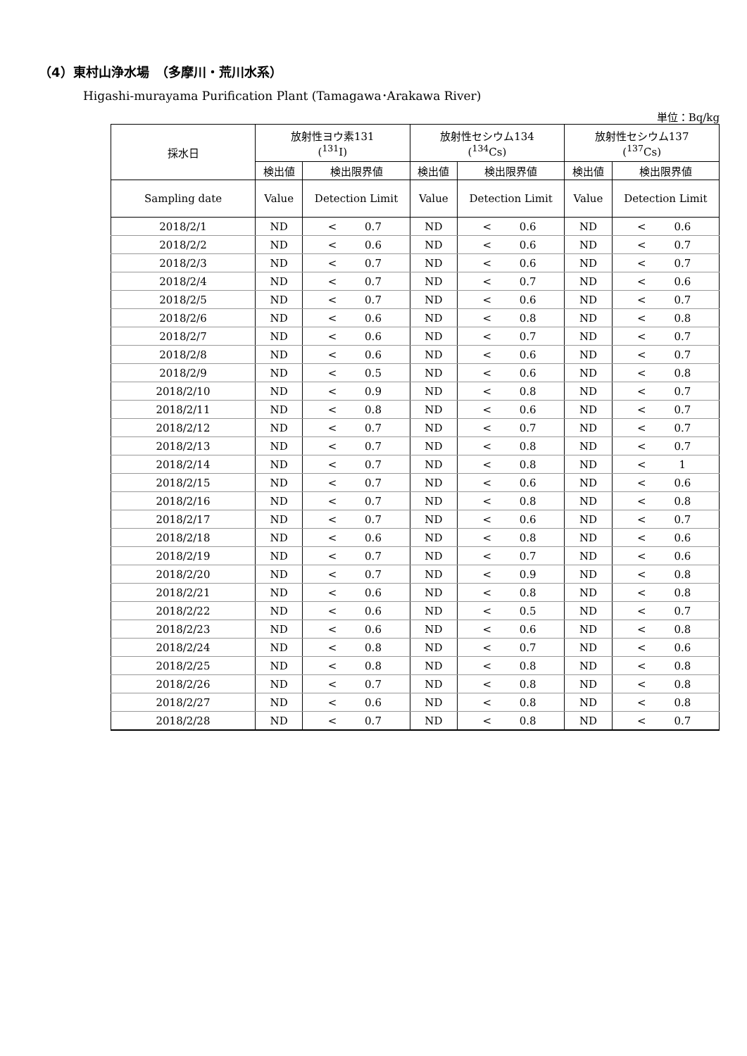（4）東村山浄水場　（多摩川・荒川水系）
Higashi-murayama Purification Plant (Tamagawa･Arakawa River)
単位：Bq/kg
| 採水日 | 放射性ヨウ素131 (<sup>131</sup>I) | | | 放射性セシウム134 (<sup>134</sup>Cs) | | | 放射性セシウム137 (<sup>137</sup>Cs) | | |
| --- | --- | --- | --- | --- | --- | --- | --- | --- | --- |
| | 検出値 | 検出限界値 | | 検出値 | 検出限界値 | | 検出値 | 検出限界値 | |
| Sampling date | Value | Detection Limit | | Value | Detection Limit | | Value | Detection Limit | |
| 2018/2/1 | ND | < | 0.7 | ND | < | 0.6 | ND | < | 0.6 |
| 2018/2/2 | ND | < | 0.6 | ND | < | 0.6 | ND | < | 0.7 |
| 2018/2/3 | ND | < | 0.7 | ND | < | 0.6 | ND | < | 0.7 |
| 2018/2/4 | ND | < | 0.7 | ND | < | 0.7 | ND | < | 0.6 |
| 2018/2/5 | ND | < | 0.7 | ND | < | 0.6 | ND | < | 0.7 |
| 2018/2/6 | ND | < | 0.6 | ND | < | 0.8 | ND | < | 0.8 |
| 2018/2/7 | ND | < | 0.6 | ND | < | 0.7 | ND | < | 0.7 |
| 2018/2/8 | ND | < | 0.6 | ND | < | 0.6 | ND | < | 0.7 |
| 2018/2/9 | ND | < | 0.5 | ND | < | 0.6 | ND | < | 0.8 |
| 2018/2/10 | ND | < | 0.9 | ND | < | 0.8 | ND | < | 0.7 |
| 2018/2/11 | ND | < | 0.8 | ND | < | 0.6 | ND | < | 0.7 |
| 2018/2/12 | ND | < | 0.7 | ND | < | 0.7 | ND | < | 0.7 |
| 2018/2/13 | ND | < | 0.7 | ND | < | 0.8 | ND | < | 0.7 |
| 2018/2/14 | ND | < | 0.7 | ND | < | 0.8 | ND | < | 1 |
| 2018/2/15 | ND | < | 0.7 | ND | < | 0.6 | ND | < | 0.6 |
| 2018/2/16 | ND | < | 0.7 | ND | < | 0.8 | ND | < | 0.8 |
| 2018/2/17 | ND | < | 0.7 | ND | < | 0.6 | ND | < | 0.7 |
| 2018/2/18 | ND | < | 0.6 | ND | < | 0.8 | ND | < | 0.6 |
| 2018/2/19 | ND | < | 0.7 | ND | < | 0.7 | ND | < | 0.6 |
| 2018/2/20 | ND | < | 0.7 | ND | < | 0.9 | ND | < | 0.8 |
| 2018/2/21 | ND | < | 0.6 | ND | < | 0.8 | ND | < | 0.8 |
| 2018/2/22 | ND | < | 0.6 | ND | < | 0.5 | ND | < | 0.7 |
| 2018/2/23 | ND | < | 0.6 | ND | < | 0.6 | ND | < | 0.8 |
| 2018/2/24 | ND | < | 0.8 | ND | < | 0.7 | ND | < | 0.6 |
| 2018/2/25 | ND | < | 0.8 | ND | < | 0.8 | ND | < | 0.8 |
| 2018/2/26 | ND | < | 0.7 | ND | < | 0.8 | ND | < | 0.8 |
| 2018/2/27 | ND | < | 0.6 | ND | < | 0.8 | ND | < | 0.8 |
| 2018/2/28 | ND | < | 0.7 | ND | < | 0.8 | ND | < | 0.7 |